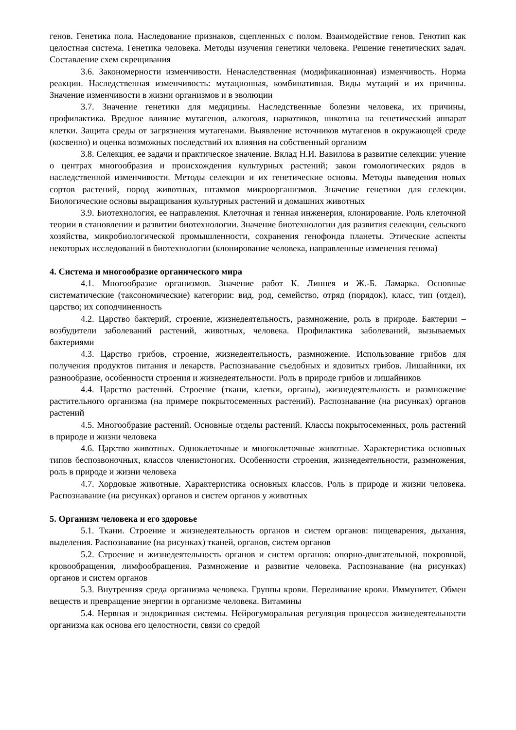генов. Генетика пола. Наследование признаков, сцепленных с полом. Взаимодействие генов. Генотип как целостная система. Генетика человека. Методы изучения генетики человека. Решение генетических задач. Составление схем скрещивания
3.6. Закономерности изменчивости. Ненаследственная (модификационная) изменчивость. Норма реакции. Наследственная изменчивость: мутационная, комбинативная. Виды мутаций и их причины. Значение изменчивости в жизни организмов и в эволюции
3.7. Значение генетики для медицины. Наследственные болезни человека, их причины, профилактика. Вредное влияние мутагенов, алкоголя, наркотиков, никотина на генетический аппарат клетки. Защита среды от загрязнения мутагенами. Выявление источников мутагенов в окружающей среде (косвенно) и оценка возможных последствий их влияния на собственный организм
3.8. Селекция, ее задачи и практическое значение. Вклад Н.И. Вавилова в развитие селекции: учение о центрах многообразия и происхождения культурных растений; закон гомологических рядов в наследственной изменчивости. Методы селекции и их генетические основы. Методы выведения новых сортов растений, пород животных, штаммов микроорганизмов. Значение генетики для селекции. Биологические основы выращивания культурных растений и домашних животных
3.9. Биотехнология, ее направления. Клеточная и генная инженерия, клонирование. Роль клеточной теории в становлении и развитии биотехнологии. Значение биотехнологии для развития селекции, сельского хозяйства, микробиологической промышленности, сохранения генофонда планеты. Этические аспекты некоторых исследований в биотехнологии (клонирование человека, направленные изменения генома)
4. Система и многообразие органического мира
4.1. Многообразие организмов. Значение работ К. Линнея и Ж.-Б. Ламарка. Основные систематические (таксономические) категории: вид, род, семейство, отряд (порядок), класс, тип (отдел), царство; их соподчиненность
4.2. Царство бактерий, строение, жизнедеятельность, размножение, роль в природе. Бактерии – возбудители заболеваний растений, животных, человека. Профилактика заболеваний, вызываемых бактериями
4.3. Царство грибов, строение, жизнедеятельность, размножение. Использование грибов для получения продуктов питания и лекарств. Распознавание съедобных и ядовитых грибов. Лишайники, их разнообразие, особенности строения и жизнедеятельности. Роль в природе грибов и лишайников
4.4. Царство растений. Строение (ткани, клетки, органы), жизнедеятельность и размножение растительного организма (на примере покрытосеменных растений). Распознавание (на рисунках) органов растений
4.5. Многообразие растений. Основные отделы растений. Классы покрытосеменных, роль растений в природе и жизни человека
4.6. Царство животных. Одноклеточные и многоклеточные животные. Характеристика основных типов беспозвоночных, классов членистоногих. Особенности строения, жизнедеятельности, размножения, роль в природе и жизни человека
4.7. Хордовые животные. Характеристика основных классов. Роль в природе и жизни человека. Распознавание (на рисунках) органов и систем органов у животных
5. Организм человека и его здоровье
5.1. Ткани. Строение и жизнедеятельность органов и систем органов: пищеварения, дыхания, выделения. Распознавание (на рисунках) тканей, органов, систем органов
5.2. Строение и жизнедеятельность органов и систем органов: опорно-двигательной, покровной, кровообращения, лимфообращения. Размножение и развитие человека. Распознавание (на рисунках) органов и систем органов
5.3. Внутренняя среда организма человека. Группы крови. Переливание крови. Иммунитет. Обмен веществ и превращение энергии в организме человека. Витамины
5.4. Нервная и эндокринная системы. Нейрогуморальная регуляция процессов жизнедеятельности организма как основа его целостности, связи со средой